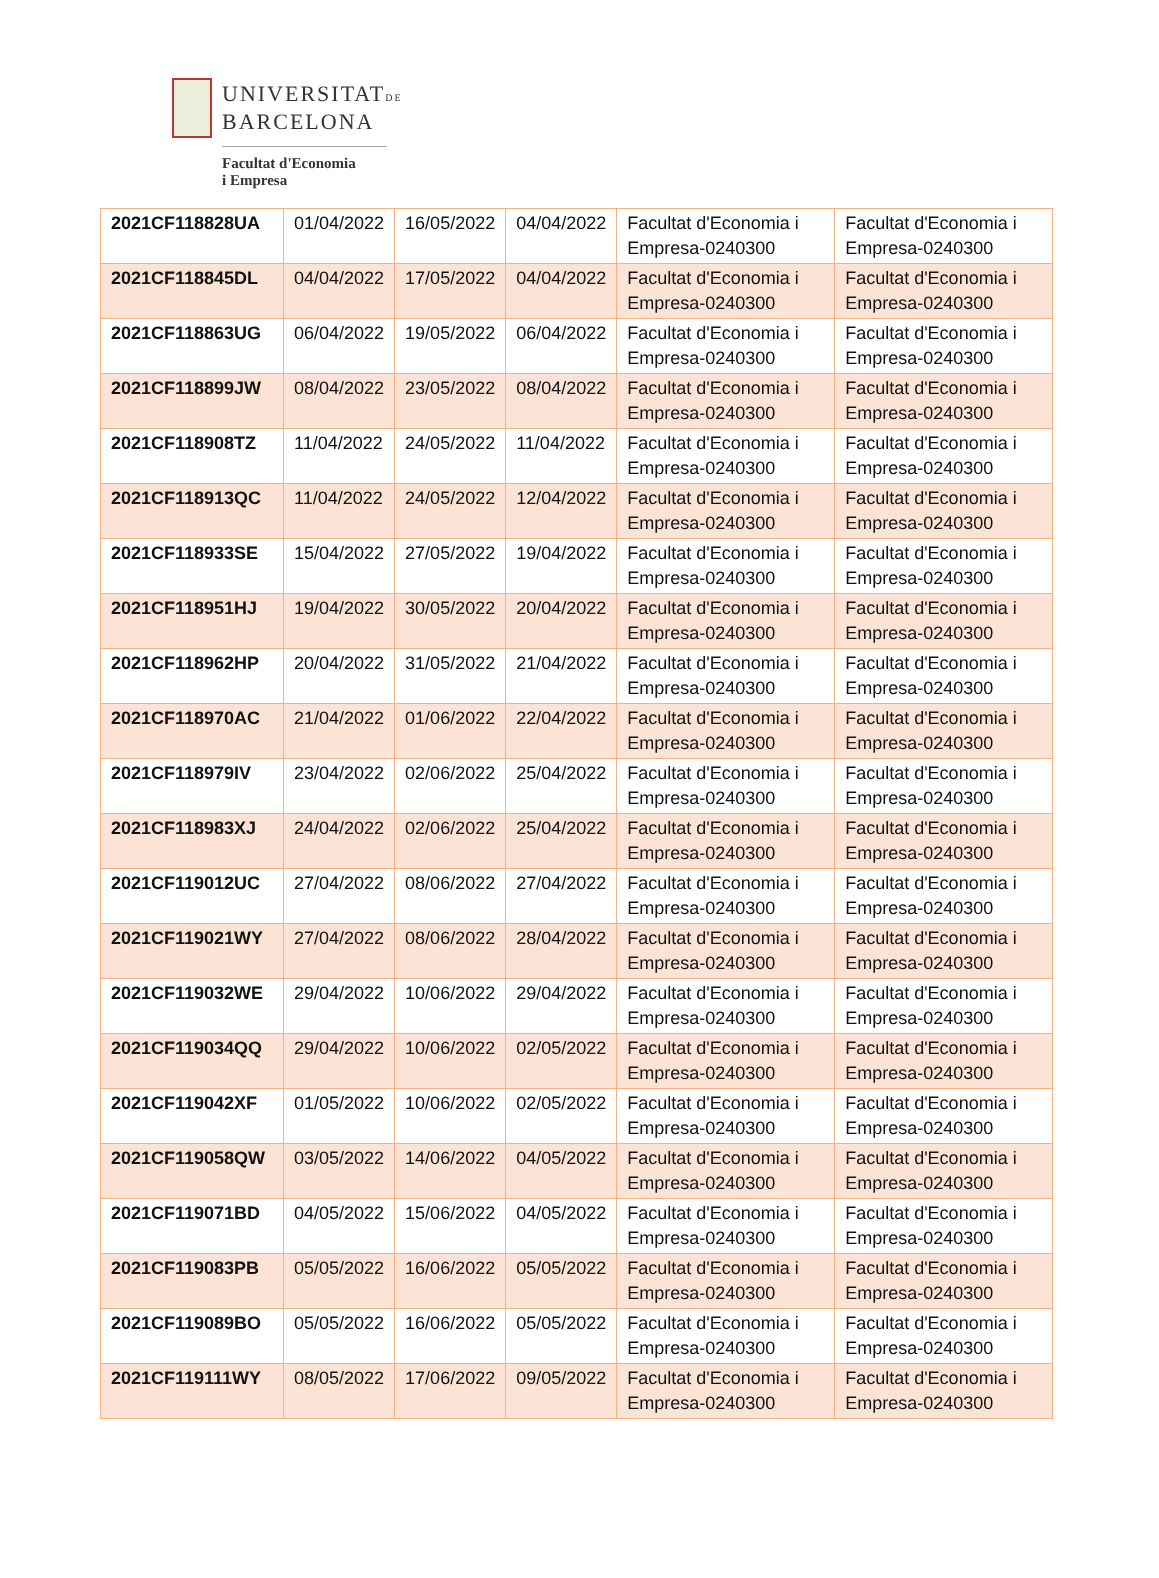UNIVERSITATDE
BARCELONA
Facultat d'Economia
i Empresa
| 2021CF118828UA | 01/04/2022 | 16/05/2022 | 04/04/2022 | Facultat d'Economia i Empresa-0240300 | Facultat d'Economia i Empresa-0240300 |
| 2021CF118845DL | 04/04/2022 | 17/05/2022 | 04/04/2022 | Facultat d'Economia i Empresa-0240300 | Facultat d'Economia i Empresa-0240300 |
| 2021CF118863UG | 06/04/2022 | 19/05/2022 | 06/04/2022 | Facultat d'Economia i Empresa-0240300 | Facultat d'Economia i Empresa-0240300 |
| 2021CF118899JW | 08/04/2022 | 23/05/2022 | 08/04/2022 | Facultat d'Economia i Empresa-0240300 | Facultat d'Economia i Empresa-0240300 |
| 2021CF118908TZ | 11/04/2022 | 24/05/2022 | 11/04/2022 | Facultat d'Economia i Empresa-0240300 | Facultat d'Economia i Empresa-0240300 |
| 2021CF118913QC | 11/04/2022 | 24/05/2022 | 12/04/2022 | Facultat d'Economia i Empresa-0240300 | Facultat d'Economia i Empresa-0240300 |
| 2021CF118933SE | 15/04/2022 | 27/05/2022 | 19/04/2022 | Facultat d'Economia i Empresa-0240300 | Facultat d'Economia i Empresa-0240300 |
| 2021CF118951HJ | 19/04/2022 | 30/05/2022 | 20/04/2022 | Facultat d'Economia i Empresa-0240300 | Facultat d'Economia i Empresa-0240300 |
| 2021CF118962HP | 20/04/2022 | 31/05/2022 | 21/04/2022 | Facultat d'Economia i Empresa-0240300 | Facultat d'Economia i Empresa-0240300 |
| 2021CF118970AC | 21/04/2022 | 01/06/2022 | 22/04/2022 | Facultat d'Economia i Empresa-0240300 | Facultat d'Economia i Empresa-0240300 |
| 2021CF118979IV | 23/04/2022 | 02/06/2022 | 25/04/2022 | Facultat d'Economia i Empresa-0240300 | Facultat d'Economia i Empresa-0240300 |
| 2021CF118983XJ | 24/04/2022 | 02/06/2022 | 25/04/2022 | Facultat d'Economia i Empresa-0240300 | Facultat d'Economia i Empresa-0240300 |
| 2021CF119012UC | 27/04/2022 | 08/06/2022 | 27/04/2022 | Facultat d'Economia i Empresa-0240300 | Facultat d'Economia i Empresa-0240300 |
| 2021CF119021WY | 27/04/2022 | 08/06/2022 | 28/04/2022 | Facultat d'Economia i Empresa-0240300 | Facultat d'Economia i Empresa-0240300 |
| 2021CF119032WE | 29/04/2022 | 10/06/2022 | 29/04/2022 | Facultat d'Economia i Empresa-0240300 | Facultat d'Economia i Empresa-0240300 |
| 2021CF119034QQ | 29/04/2022 | 10/06/2022 | 02/05/2022 | Facultat d'Economia i Empresa-0240300 | Facultat d'Economia i Empresa-0240300 |
| 2021CF119042XF | 01/05/2022 | 10/06/2022 | 02/05/2022 | Facultat d'Economia i Empresa-0240300 | Facultat d'Economia i Empresa-0240300 |
| 2021CF119058QW | 03/05/2022 | 14/06/2022 | 04/05/2022 | Facultat d'Economia i Empresa-0240300 | Facultat d'Economia i Empresa-0240300 |
| 2021CF119071BD | 04/05/2022 | 15/06/2022 | 04/05/2022 | Facultat d'Economia i Empresa-0240300 | Facultat d'Economia i Empresa-0240300 |
| 2021CF119083PB | 05/05/2022 | 16/06/2022 | 05/05/2022 | Facultat d'Economia i Empresa-0240300 | Facultat d'Economia i Empresa-0240300 |
| 2021CF119089BO | 05/05/2022 | 16/06/2022 | 05/05/2022 | Facultat d'Economia i Empresa-0240300 | Facultat d'Economia i Empresa-0240300 |
| 2021CF119111WY | 08/05/2022 | 17/06/2022 | 09/05/2022 | Facultat d'Economia i Empresa-0240300 | Facultat d'Economia i Empresa-0240300 |